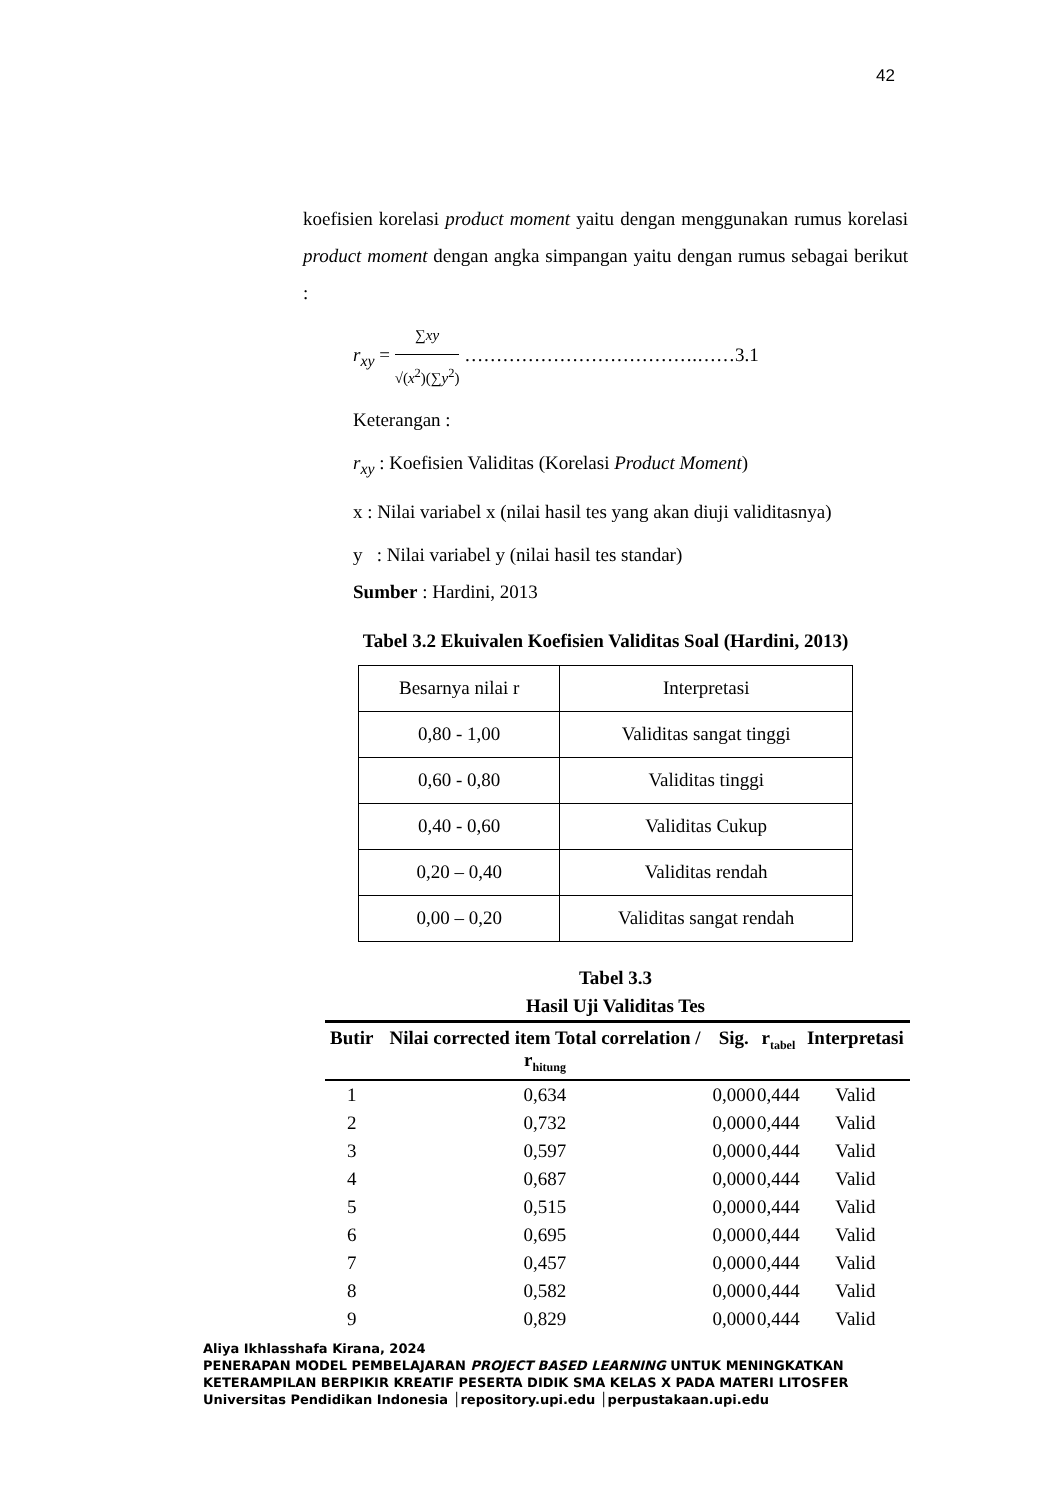42
koefisien korelasi product moment yaitu dengan menggunakan rumus korelasi product moment dengan angka simpangan yaitu dengan rumus sebagai berikut :
r<sub>xy</sub> = ∑xy √(x<sup>2</sup>)(∑y<sup>2</sup>) ……………………………….……3.1
Keterangan :
r<sub>xy</sub> : Koefisien Validitas (Korelasi Product Moment)
x : Nilai variabel x (nilai hasil tes yang akan diuji validitasnya)
y : Nilai variabel y (nilai hasil tes standar)
Sumber : Hardini, 2013
Tabel 3.2 Ekuivalen Koefisien Validitas Soal (Hardini, 2013)
| Besarnya nilai r | Interpretasi |
| 0,80 - 1,00 | Validitas sangat tinggi |
| 0,60 - 0,80 | Validitas tinggi |
| 0,40 - 0,60 | Validitas Cukup |
| 0,20 – 0,40 | Validitas rendah |
| 0,00 – 0,20 | Validitas sangat rendah |
Tabel 3.3
Hasil Uji Validitas Tes
| Butir | Nilai corrected item Total correlation / r<sub>hitung</sub> | Sig. | r<sub>tabel</sub> | Interpretasi |
| --- | --- | --- | --- | --- |
| 1 | 0,634 | 0,000 | 0,444 | Valid |
| 2 | 0,732 | 0,000 | 0,444 | Valid |
| 3 | 0,597 | 0,000 | 0,444 | Valid |
| 4 | 0,687 | 0,000 | 0,444 | Valid |
| 5 | 0,515 | 0,000 | 0,444 | Valid |
| 6 | 0,695 | 0,000 | 0,444 | Valid |
| 7 | 0,457 | 0,000 | 0,444 | Valid |
| 8 | 0,582 | 0,000 | 0,444 | Valid |
| 9 | 0,829 | 0,000 | 0,444 | Valid |
Aliya Ikhlasshafa Kirana, 2024
PENERAPAN MODEL PEMBELAJARAN PROJECT BASED LEARNING UNTUK MENINGKATKAN
KETERAMPILAN BERPIKIR KREATIF PESERTA DIDIK SMA KELAS X PADA MATERI LITOSFER
Universitas Pendidikan Indonesia │repository.upi.edu │perpustakaan.upi.edu